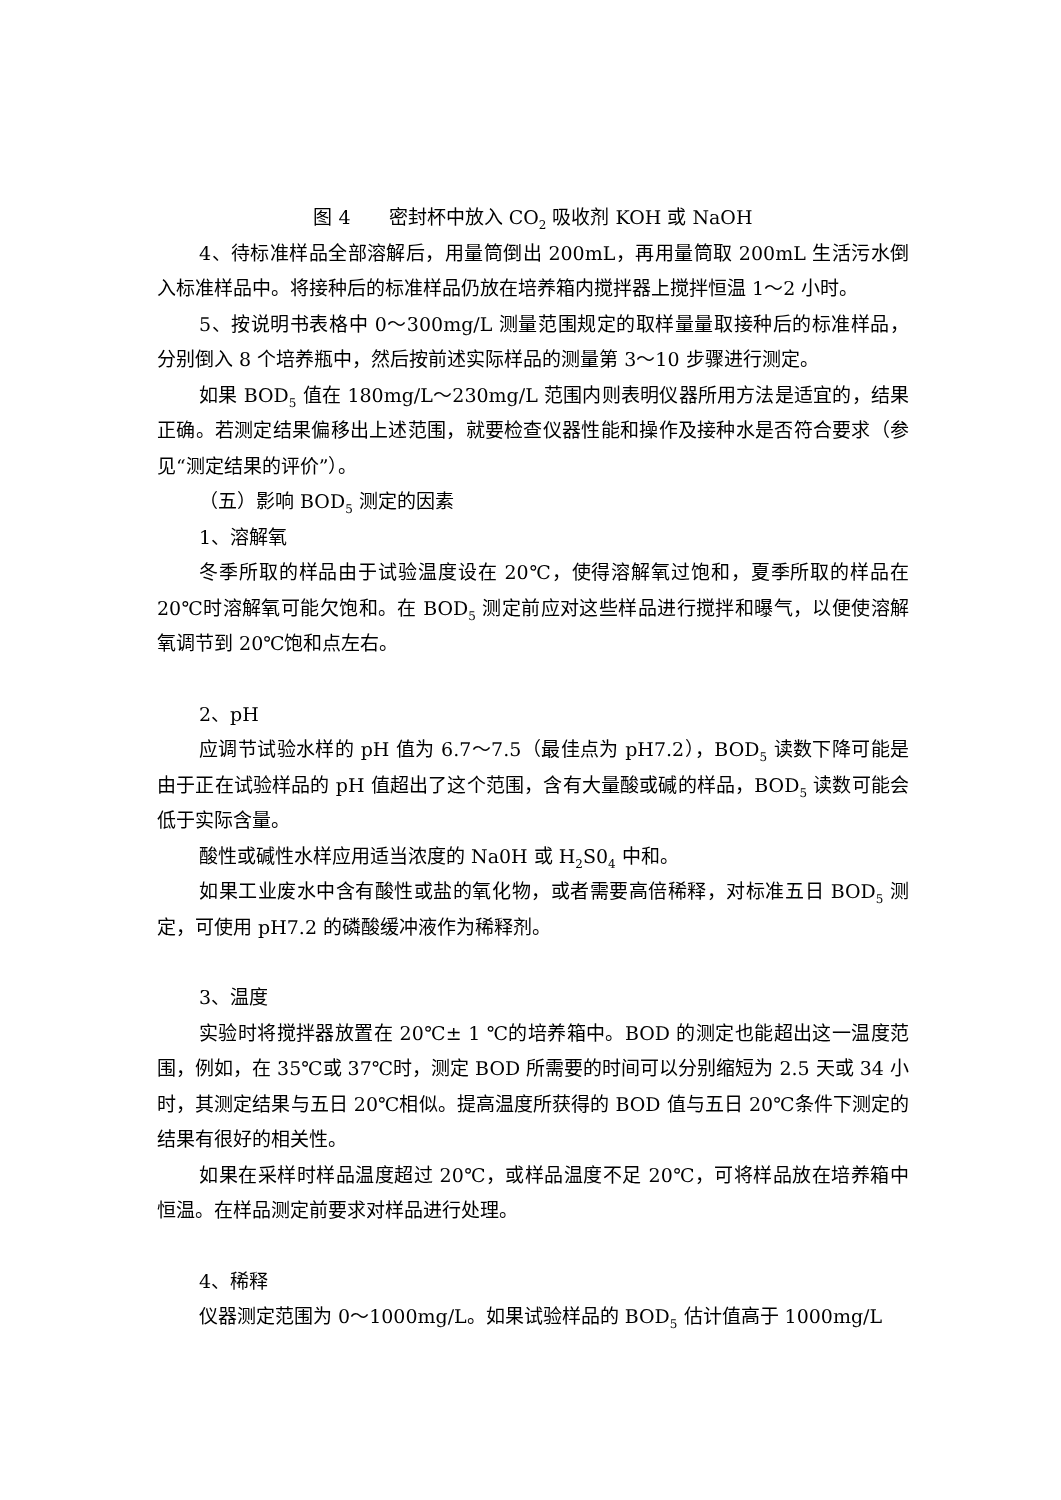图 4　　密封杯中放入 CO<sub>2</sub> 吸收剂 KOH 或 NaOH
4、待标准样品全部溶解后，用量筒倒出 200mL，再用量筒取 200mL 生活污水倒入标准样品中。将接种后的标准样品仍放在培养箱内搅拌器上搅拌恒温 1～2 小时。
5、按说明书表格中 0～300mg/L 测量范围规定的取样量量取接种后的标准样品，分别倒入 8 个培养瓶中，然后按前述实际样品的测量第 3～10 步骤进行测定。
如果 BOD<sub>5</sub> 值在 180mg/L～230mg/L 范围内则表明仪器所用方法是适宜的，结果正确。若测定结果偏移出上述范围，就要检查仪器性能和操作及接种水是否符合要求（参见“测定结果的评价”）。
（五）影响 BOD<sub>5</sub> 测定的因素
1、溶解氧
冬季所取的样品由于试验温度设在 20℃，使得溶解氧过饱和，夏季所取的样品在 20℃时溶解氧可能欠饱和。在 BOD<sub>5</sub> 测定前应对这些样品进行搅拌和曝气，以便使溶解氧调节到 20℃饱和点左右。
2、pH
应调节试验水样的 pH 值为 6.7～7.5（最佳点为 pH7.2），BOD<sub>5</sub> 读数下降可能是由于正在试验样品的 pH 值超出了这个范围，含有大量酸或碱的样品，BOD<sub>5</sub> 读数可能会低于实际含量。
酸性或碱性水样应用适当浓度的 Na0H 或 H<sub>2</sub>S0<sub>4</sub> 中和。
如果工业废水中含有酸性或盐的氧化物，或者需要高倍稀释，对标准五日 BOD<sub>5</sub> 测定，可使用 pH7.2 的磷酸缓冲液作为稀释剂。
3、温度
实验时将搅拌器放置在 20℃± 1 ℃的培养箱中。BOD 的测定也能超出这一温度范围，例如，在 35℃或 37℃时，测定 BOD 所需要的时间可以分别缩短为 2.5 天或 34 小时，其测定结果与五日 20℃相似。提高温度所获得的 BOD 值与五日 20℃条件下测定的结果有很好的相关性。
如果在采样时样品温度超过 20℃，或样品温度不足 20℃，可将样品放在培养箱中恒温。在样品测定前要求对样品进行处理。
4、稀释
仪器测定范围为 0～1000mg/L。如果试验样品的 BOD<sub>5</sub> 估计值高于 1000mg/L